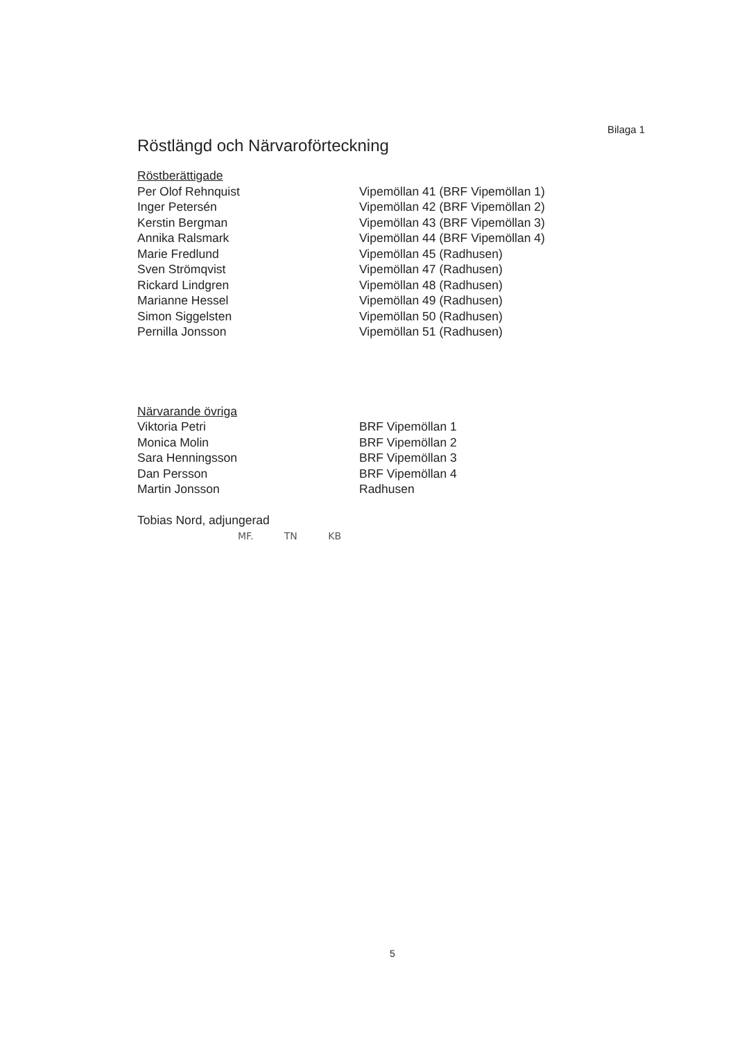Bilaga 1
Röstlängd och Närvaroförteckning
Röstberättigade
Per Olof Rehnquist Vipemöllan 41 (BRF Vipemöllan 1)
Inger Petersén Vipemöllan 42 (BRF Vipemöllan 2)
Kerstin Bergman Vipemöllan 43 (BRF Vipemöllan 3)
Annika Ralsmark Vipemöllan 44 (BRF Vipemöllan 4)
Marie Fredlund Vipemöllan 45 (Radhusen)
Sven Strömqvist Vipemöllan 47 (Radhusen)
Rickard Lindgren Vipemöllan 48 (Radhusen)
Marianne Hessel Vipemöllan 49 (Radhusen)
Simon Siggelsten Vipemöllan 50 (Radhusen)
Pernilla Jonsson Vipemöllan 51 (Radhusen)
Närvarande övriga
Viktoria Petri BRF Vipemöllan 1
Monica Molin BRF Vipemöllan 2
Sara Henningsson BRF Vipemöllan 3
Dan Persson BRF Vipemöllan 4
Martin Jonsson Radhusen
Tobias Nord, adjungerad
MF. TN KB
5